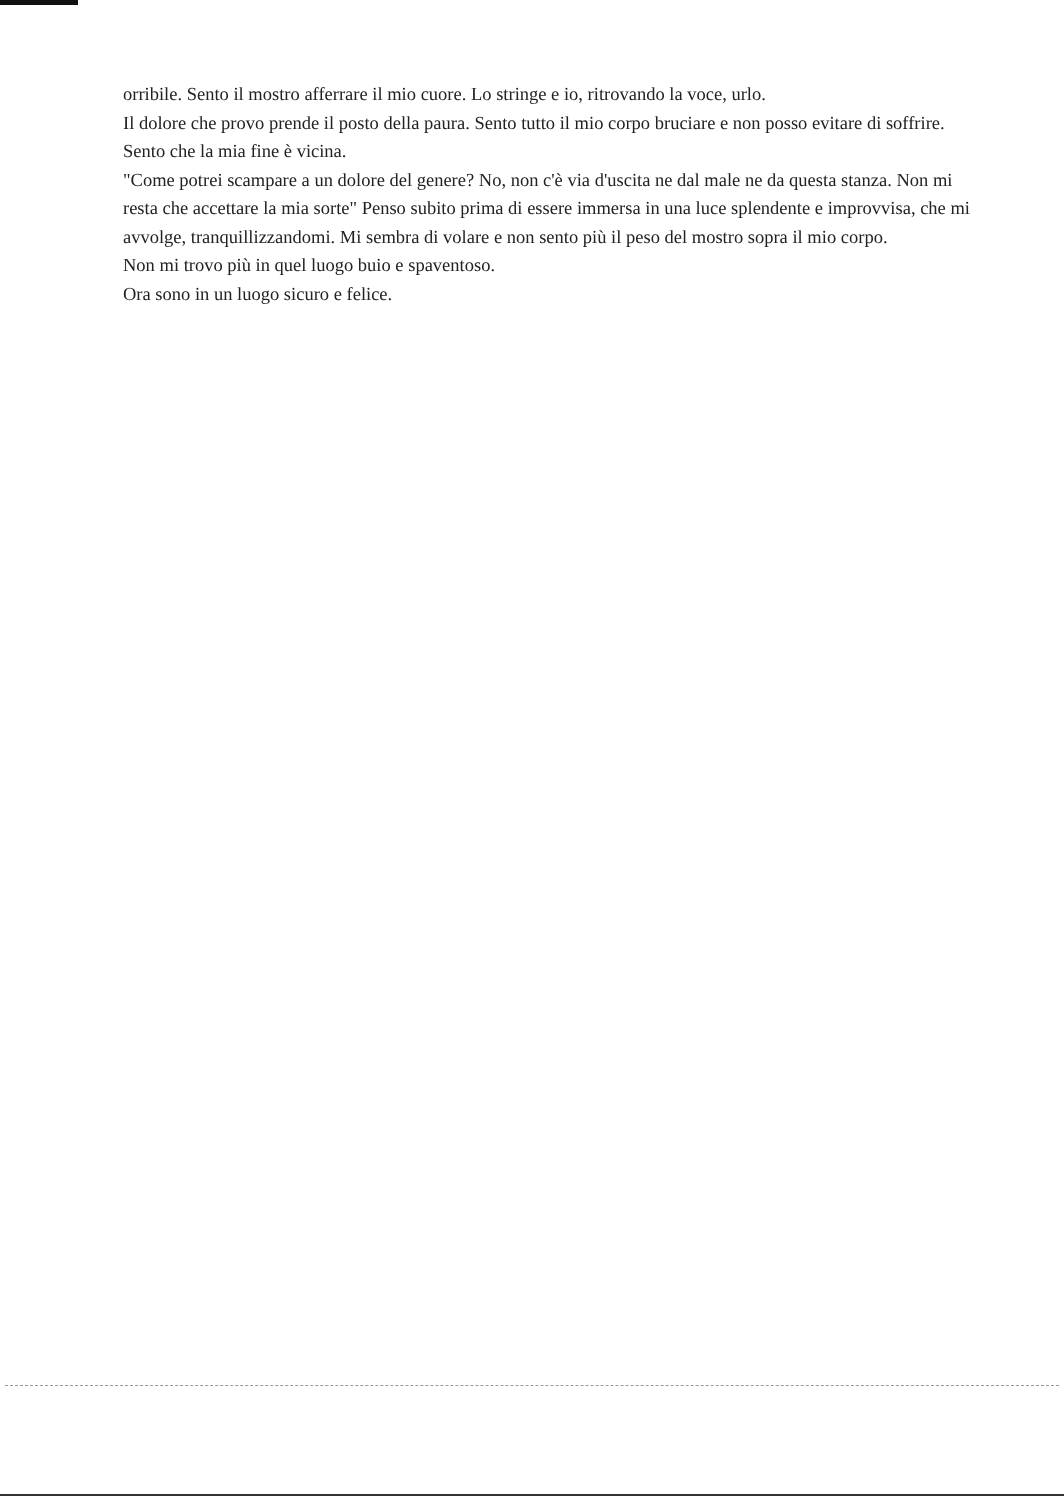orribile. Sento il mostro afferrare il mio cuore. Lo stringe e io, ritrovando la voce, urlo.
Il dolore che provo prende il posto della paura. Sento tutto il mio corpo bruciare e non posso evitare di soffrire. Sento che la mia fine è vicina.
"Come potrei scampare a un dolore del genere? No, non c'è via d'uscita ne dal male ne da questa stanza. Non mi resta che accettare la mia sorte" Penso subito prima di essere immersa in una luce splendente e improvvisa, che mi avvolge, tranquillizzandomi. Mi sembra di volare e non sento più il peso del mostro sopra il mio corpo.
Non mi trovo più in quel luogo buio e spaventoso.
Ora sono in un luogo sicuro e felice.